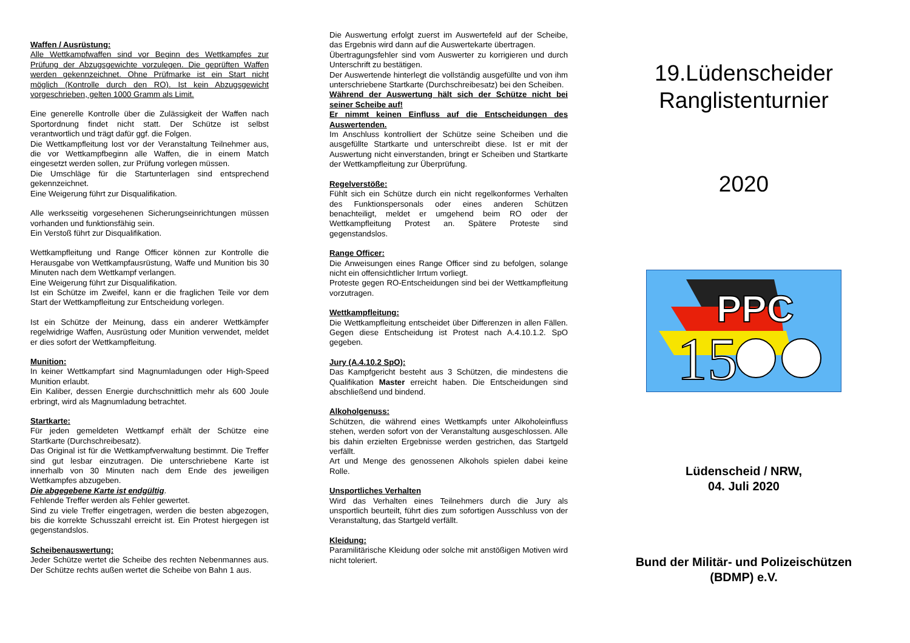Waffen / Ausrüstung:
Alle Wettkampfwaffen sind vor Beginn des Wettkampfes zur Prüfung der Abzugsgewichte vorzulegen. Die geprüften Waffen werden gekennzeichnet. Ohne Prüfmarke ist ein Start nicht möglich (Kontrolle durch den RO). Ist kein Abzugsgewicht vorgeschrieben, gelten 1000 Gramm als Limit.
Eine generelle Kontrolle über die Zulässigkeit der Waffen nach Sportordnung findet nicht statt. Der Schütze ist selbst verantwortlich und trägt dafür ggf. die Folgen.
Die Wettkampfleitung lost vor der Veranstaltung Teilnehmer aus, die vor Wettkampfbeginn alle Waffen, die in einem Match eingesetzt werden sollen, zur Prüfung vorlegen müssen.
Die Umschläge für die Startunterlagen sind entsprechend gekennzeichnet.
Eine Weigerung führt zur Disqualifikation.
Alle werksseitig vorgesehenen Sicherungseinrichtungen müssen vorhanden und funktionsfähig sein.
Ein Verstoß führt zur Disqualifikation.
Wettkampfleitung und Range Officer können zur Kontrolle die Herausgabe von Wettkampfausrüstung, Waffe und Munition bis 30 Minuten nach dem Wettkampf verlangen.
Eine Weigerung führt zur Disqualifikation.
Ist ein Schütze im Zweifel, kann er die fraglichen Teile vor dem Start der Wettkampfleitung zur Entscheidung vorlegen.
Ist ein Schütze der Meinung, dass ein anderer Wettkämpfer regelwidrige Waffen, Ausrüstung oder Munition verwendet, meldet er dies sofort der Wettkampfleitung.
Munition:
In keiner Wettkampfart sind Magnumladungen oder High-Speed Munition erlaubt.
Ein Kaliber, dessen Energie durchschnittlich mehr als 600 Joule erbringt, wird als Magnumladung betrachtet.
Startkarte:
Für jeden gemeldeten Wettkampf erhält der Schütze eine Startkarte (Durchschreibesatz).
Das Original ist für die Wettkampfverwaltung bestimmt. Die Treffer sind gut lesbar einzutragen. Die unterschriebene Karte ist innerhalb von 30 Minuten nach dem Ende des jeweiligen Wettkampfes abzugeben.
Die abgegebene Karte ist endgültig.
Fehlende Treffer werden als Fehler gewertet.
Sind zu viele Treffer eingetragen, werden die besten abgezogen, bis die korrekte Schusszahl erreicht ist. Ein Protest hiergegen ist gegenstandslos.
Scheibenauswertung:
Jeder Schütze wertet die Scheibe des rechten Nebenmannes aus. Der Schütze rechts außen wertet die Scheibe von Bahn 1 aus.
Die Auswertung erfolgt zuerst im Auswertefeld auf der Scheibe, das Ergebnis wird dann auf die Auswertekarte übertragen.
Übertragungsfehler sind vom Auswerter zu korrigieren und durch Unterschrift zu bestätigen.
Der Auswertende hinterlegt die vollständig ausgefüllte und von ihm unterschriebene Startkarte (Durchschreibesatz) bei den Scheiben.
Während der Auswertung hält sich der Schütze nicht bei seiner Scheibe auf!
Er nimmt keinen Einfluss auf die Entscheidungen des Auswertenden.
Im Anschluss kontrolliert der Schütze seine Scheiben und die ausgefüllte Startkarte und unterschreibt diese. Ist er mit der Auswertung nicht einverstanden, bringt er Scheiben und Startkarte der Wettkampfleitung zur Überprüfung.
Regelverstöße:
Fühlt sich ein Schütze durch ein nicht regelkonformes Verhalten des Funktionspersonals oder eines anderen Schützen benachteiligt, meldet er umgehend beim RO oder der Wettkampfleitung Protest an. Spätere Proteste sind gegenstandslos.
Range Officer:
Die Anweisungen eines Range Officer sind zu befolgen, solange nicht ein offensichtlicher Irrtum vorliegt.
Proteste gegen RO-Entscheidungen sind bei der Wettkampfleitung vorzutragen.
Wettkampfleitung:
Die Wettkampfleitung entscheidet über Differenzen in allen Fällen. Gegen diese Entscheidung ist Protest nach A.4.10.1.2. SpO gegeben.
Jury (A.4.10.2 SpO):
Das Kampfgericht besteht aus 3 Schützen, die mindestens die Qualifikation Master erreicht haben. Die Entscheidungen sind abschließend und bindend.
Alkoholgenuss:
Schützen, die während eines Wettkampfs unter Alkoholeinfluss stehen, werden sofort von der Veranstaltung ausgeschlossen. Alle bis dahin erzielten Ergebnisse werden gestrichen, das Startgeld verfällt.
Art und Menge des genossenen Alkohols spielen dabei keine Rolle.
Unsportliches Verhalten
Wird das Verhalten eines Teilnehmers durch die Jury als unsportlich beurteilt, führt dies zum sofortigen Ausschluss von der Veranstaltung, das Startgeld verfällt.
Kleidung:
Paramilitärische Kleidung oder solche mit anstößigen Motiven wird nicht toleriert.
19.Lüdenscheider
Ranglistenturnier
2020
PPC
15
Lüdenscheid / NRW,
04. Juli 2020
Bund der Militär- und Polizeischützen
(BDMP) e.V.